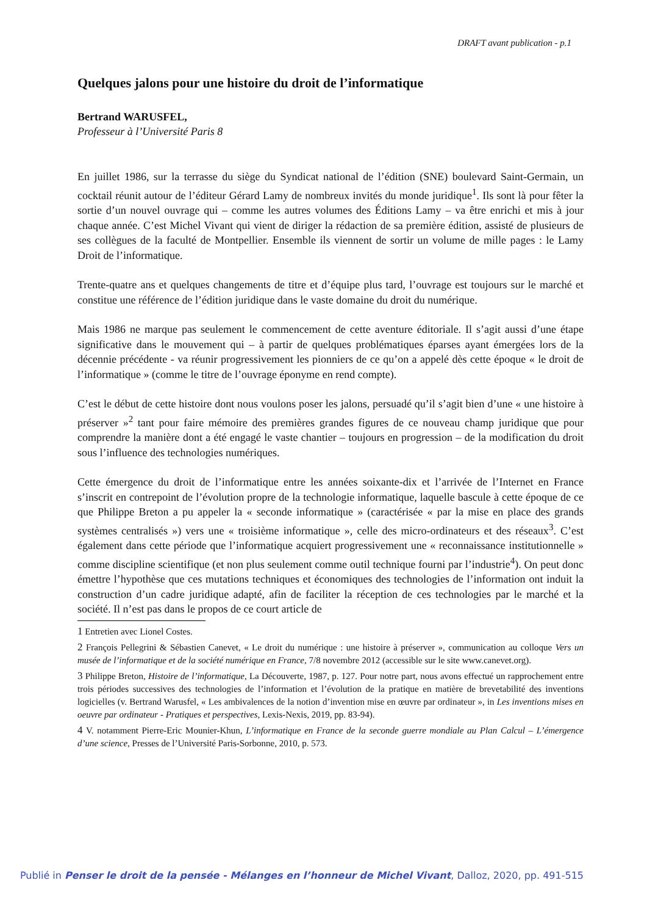DRAFT avant publication - p.1
Quelques jalons pour une histoire du droit de l’informatique
Bertrand WARUSFEL,
Professeur à l’Université Paris 8
En juillet 1986, sur la terrasse du siège du Syndicat national de l’édition (SNE) boulevard Saint-Germain, un cocktail réunit autour de l’éditeur Gérard Lamy de nombreux invités du monde juridique<sup>1</sup>. Ils sont là pour fêter la sortie d’un nouvel ouvrage qui – comme les autres volumes des Éditions Lamy – va être enrichi et mis à jour chaque année. C’est Michel Vivant qui vient de diriger la rédaction de sa première édition, assisté de plusieurs de ses collègues de la faculté de Montpellier. Ensemble ils viennent de sortir un volume de mille pages : le Lamy Droit de l’informatique.
Trente-quatre ans et quelques changements de titre et d’équipe plus tard, l’ouvrage est toujours sur le marché et constitue une référence de l’édition juridique dans le vaste domaine du droit du numérique.
Mais 1986 ne marque pas seulement le commencement de cette aventure éditoriale. Il s’agit aussi d’une étape significative dans le mouvement qui – à partir de quelques problématiques éparses ayant émergées lors de la décennie précédente - va réunir progressivement les pionniers de ce qu’on a appelé dès cette époque « le droit de l’informatique » (comme le titre de l’ouvrage éponyme en rend compte).
C’est le début de cette histoire dont nous voulons poser les jalons, persuadé qu’il s’agit bien d’une « une histoire à préserver »<sup>2</sup> tant pour faire mémoire des premières grandes figures de ce nouveau champ juridique que pour comprendre la manière dont a été engagé le vaste chantier – toujours en progression – de la modification du droit sous l’influence des technologies numériques.
Cette émergence du droit de l’informatique entre les années soixante-dix et l’arrivée de l’Internet en France s’inscrit en contrepoint de l’évolution propre de la technologie informatique, laquelle bascule à cette époque de ce que Philippe Breton a pu appeler la « seconde informatique » (caractérisée « par la mise en place des grands systèmes centralisés ») vers une « troisième informatique », celle des micro-ordinateurs et des réseaux<sup>3</sup>. C’est également dans cette période que l’informatique acquiert progressivement une « reconnaissance institutionnelle » comme discipline scientifique (et non plus seulement comme outil technique fourni par l’industrie<sup>4</sup>). On peut donc émettre l’hypothèse que ces mutations techniques et économiques des technologies de l’information ont induit la construction d’un cadre juridique adapté, afin de faciliter la réception de ces technologies par le marché et la société. Il n’est pas dans le propos de ce court article de
1 Entretien avec Lionel Costes.
2 François Pellegrini & Sébastien Canevet, « Le droit du numérique : une histoire à préserver », communication au colloque Vers un musée de l’informatique et de la société numérique en France, 7/8 novembre 2012 (accessible sur le site www.canevet.org).
3 Philippe Breton, Histoire de l’informatique, La Découverte, 1987, p. 127. Pour notre part, nous avons effectué un rapprochement entre trois périodes successives des technologies de l’information et l’évolution de la pratique en matière de brevetabilité des inventions logicielles (v. Bertrand Warusfel, « Les ambivalences de la notion d’invention mise en œuvre par ordinateur », in Les inventions mises en oeuvre par ordinateur - Pratiques et perspectives, Lexis-Nexis, 2019, pp. 83-94).
4 V. notamment Pierre-Eric Mounier-Khun, L’informatique en France de la seconde guerre mondiale au Plan Calcul – L’émergence d’une science, Presses de l’Université Paris-Sorbonne, 2010, p. 573.
Publié in Penser le droit de la pensée - Mélanges en l’honneur de Michel Vivant, Dalloz, 2020, pp. 491-515